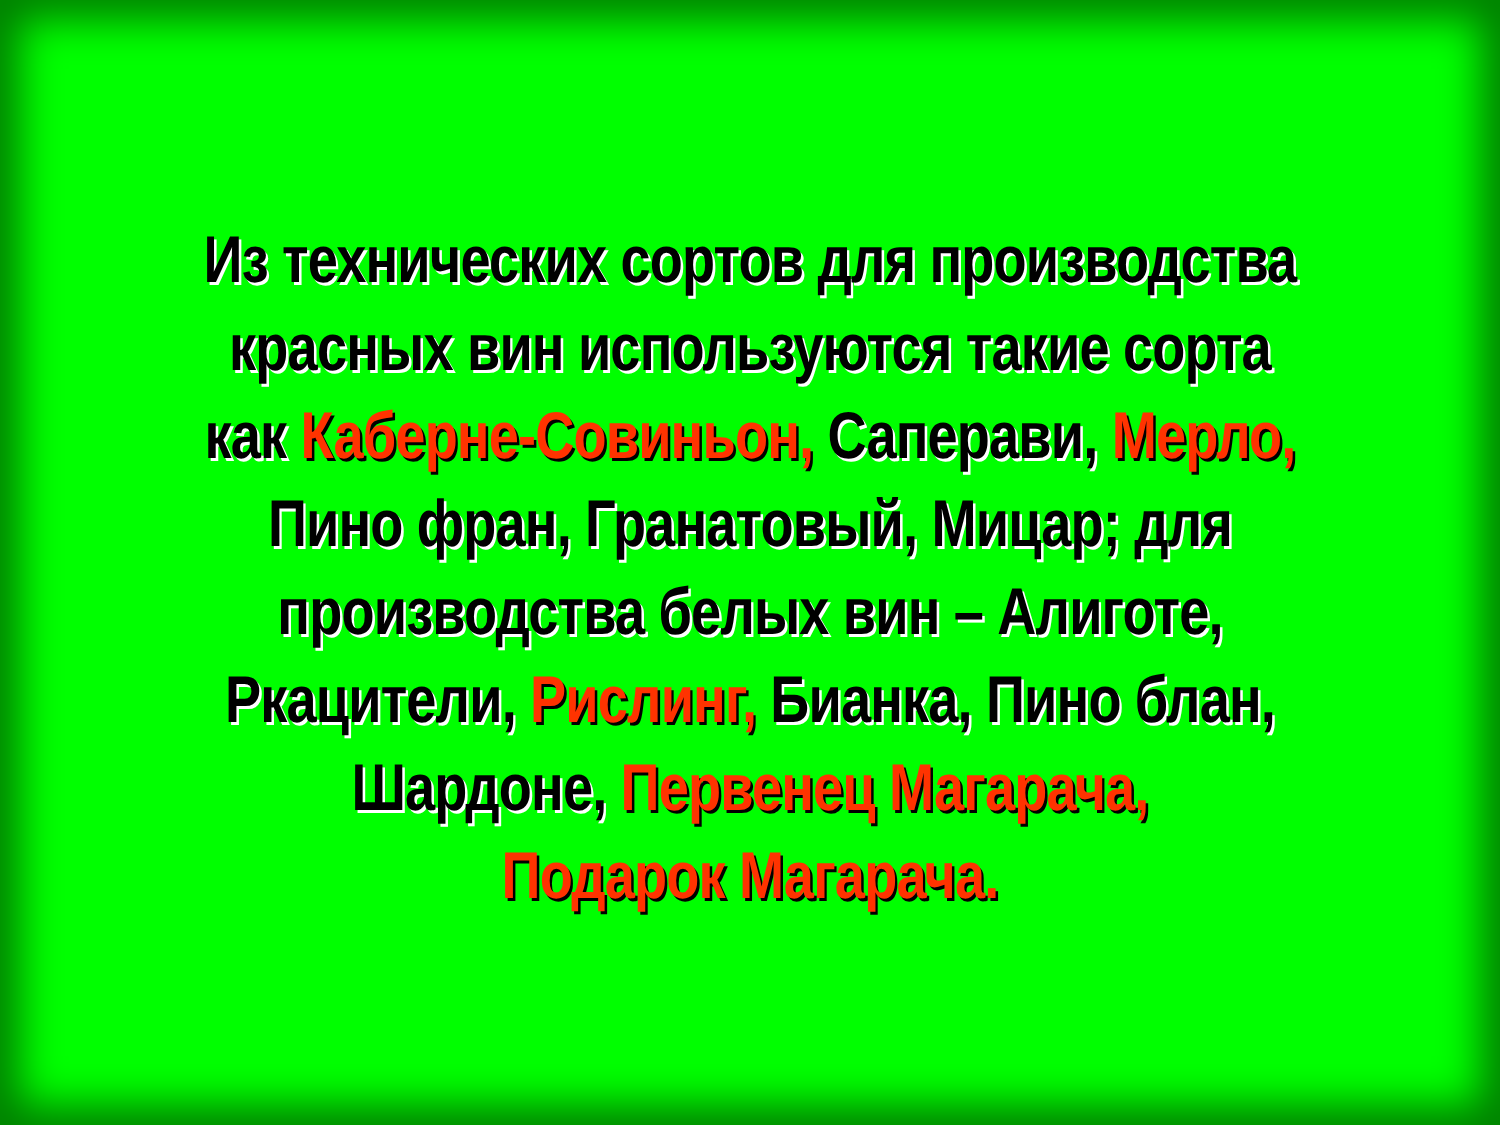Из технических сортов для производства красных вин используются такие сорта как Каберне-Совиньон, Саперави, Мерло, Пино фран, Гранатовый, Мицар; для производства белых вин – Алиготе, Ркацители, Рислинг, Бианка, Пино блан, Шардоне, Первенец Магарача,
Подарок Магарача.